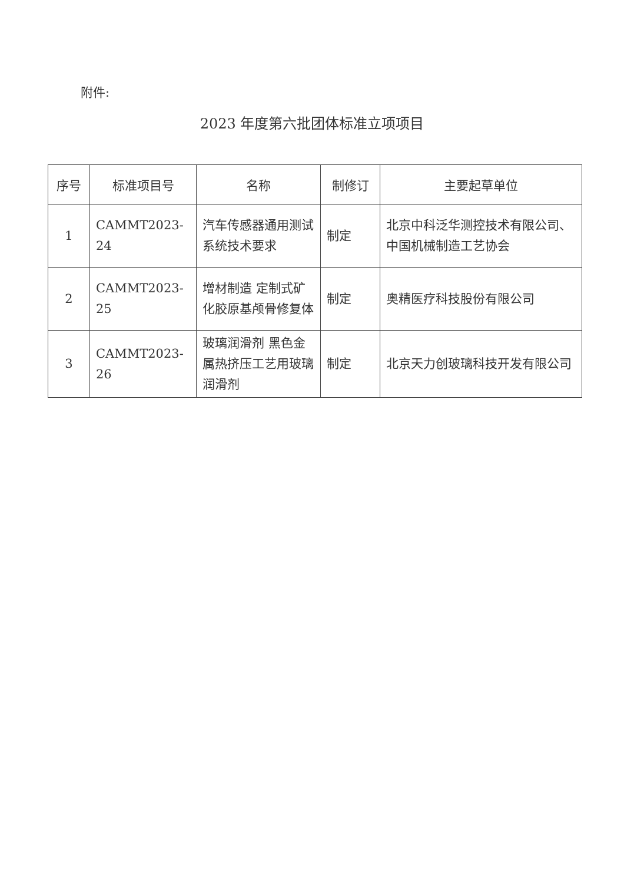附件:
2023 年度第六批团体标准立项项目
| 序号 | 标准项目号 | 名称 | 制修订 | 主要起草单位 |
| --- | --- | --- | --- | --- |
| 1 | CAMMT2023-24 | 汽车传感器通用测试系统技术要求 | 制定 | 北京中科泛华测控技术有限公司、中国机械制造工艺协会 |
| 2 | CAMMT2023-25 | 增材制造 定制式矿化胶原基颅骨修复体 | 制定 | 奥精医疗科技股份有限公司 |
| 3 | CAMMT2023-26 | 玻璃润滑剂 黑色金属热挤压工艺用玻璃润滑剂 | 制定 | 北京天力创玻璃科技开发有限公司 |